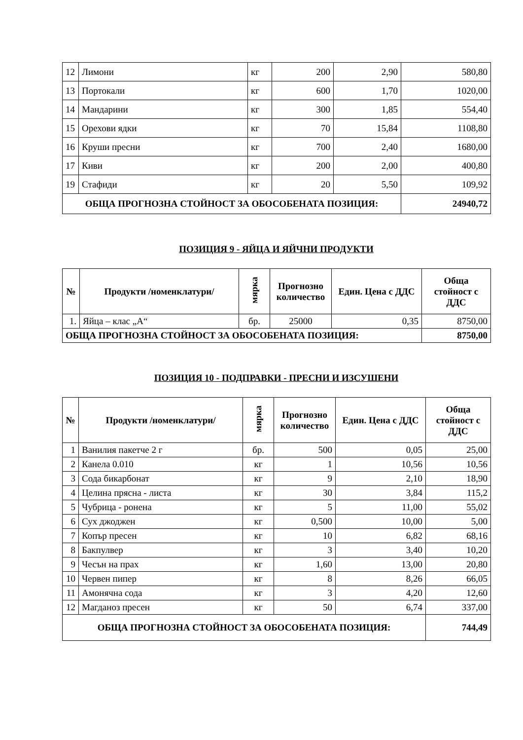| 12 | Лимони | кг | 200 | 2,90 | 580,80 |
| 13 | Портокали | кг | 600 | 1,70 | 1020,00 |
| 14 | Мандарини | кг | 300 | 1,85 | 554,40 |
| 15 | Орехови ядки | кг | 70 | 15,84 | 1108,80 |
| 16 | Круши пресни | кг | 700 | 2,40 | 1680,00 |
| 17 | Киви | кг | 200 | 2,00 | 400,80 |
| 19 | Стафиди | кг | 20 | 5,50 | 109,92 |
| ОБЩА ПРОГНОЗНА СТОЙНОСТ ЗА ОБОСОБЕНАТА ПОЗИЦИЯ: | | | | | 24940,72 |
ПОЗИЦИЯ 9 - ЯЙЦА И ЯЙЧНИ ПРОДУКТИ
| № | Продукти /номенклатури/ | мярка | Прогнозно количество | Един. Цена с ДДС | Обща стойност с ДДС |
| --- | --- | --- | --- | --- | --- |
| 1. | Яйца – клас „А“ | бр. | 25000 | 0,35 | 8750,00 |
| ОБЩА ПРОГНОЗНА СТОЙНОСТ ЗА ОБОСОБЕНАТА ПОЗИЦИЯ: | | | | | 8750,00 |
ПОЗИЦИЯ 10 - ПОДПРАВКИ - ПРЕСНИ И ИЗСУШЕНИ
| № | Продукти /номенклатури/ | мярка | Прогнозно количество | Един. Цена с ДДС | Обща стойност с ДДС |
| --- | --- | --- | --- | --- | --- |
| 1 | Ванилия пакетче 2 г | бр. | 500 | 0,05 | 25,00 |
| 2 | Канела 0.010 | кг | 1 | 10,56 | 10,56 |
| 3 | Сода бикарбонат | кг | 9 | 2,10 | 18,90 |
| 4 | Целина прясна - листа | кг | 30 | 3,84 | 115,2 |
| 5 | Чубрица - ронена | кг | 5 | 11,00 | 55,02 |
| 6 | Сух джоджен | кг | 0,500 | 10,00 | 5,00 |
| 7 | Копър пресен | кг | 10 | 6,82 | 68,16 |
| 8 | Бакпулвер | кг | 3 | 3,40 | 10,20 |
| 9 | Чесън на прах | кг | 1,60 | 13,00 | 20,80 |
| 10 | Червен пипер | кг | 8 | 8,26 | 66,05 |
| 11 | Амонячна сода | кг | 3 | 4,20 | 12,60 |
| 12 | Магданоз пресен | кг | 50 | 6,74 | 337,00 |
| ОБЩА ПРОГНОЗНА СТОЙНОСТ ЗА ОБОСОБЕНАТА ПОЗИЦИЯ: | | | | | 744,49 |